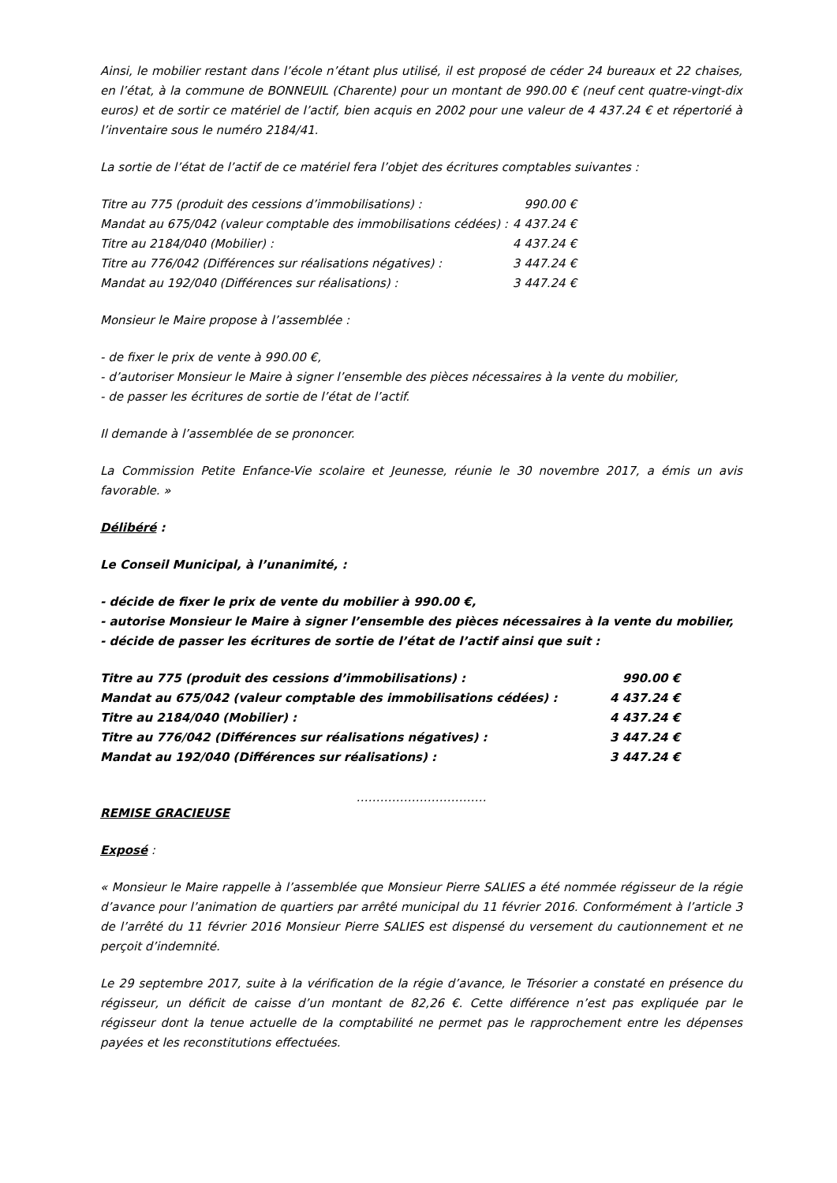Ainsi, le mobilier restant dans l’école n’étant plus utilisé, il est proposé de céder 24 bureaux et 22 chaises, en l’état, à la commune de BONNEUIL (Charente) pour un montant de 990.00 € (neuf cent quatre-vingt-dix euros) et de sortir ce matériel de l’actif, bien acquis en 2002 pour une valeur de 4 437.24 € et répertorié à l’inventaire sous le numéro 2184/41.
La sortie de l’état de l’actif de ce matériel fera l’objet des écritures comptables suivantes :
| Titre au 775 (produit des cessions d’immobilisations) : | 990.00 € |
| Mandat au 675/042 (valeur comptable des immobilisations cédées) : | 4 437.24 € |
| Titre au 2184/040 (Mobilier) : | 4 437.24 € |
| Titre au 776/042 (Différences sur réalisations négatives) : | 3 447.24 € |
| Mandat au 192/040 (Différences sur réalisations) : | 3 447.24 € |
Monsieur le Maire propose à l’assemblée :
- de fixer le prix de vente à 990.00 €,
- d’autoriser Monsieur le Maire à signer l’ensemble des pièces nécessaires à la vente du mobilier,
- de passer les écritures de sortie de l’état de l’actif.
Il demande à l’assemblée de se prononcer.
La Commission Petite Enfance-Vie scolaire et Jeunesse, réunie le 30 novembre 2017, a émis un avis favorable. »
Délibéré :
Le Conseil Municipal, à l’unanimité, :
- décide de fixer le prix de vente du mobilier à 990.00 €,
- autorise Monsieur le Maire à signer l’ensemble des pièces nécessaires à la vente du mobilier,
- décide de passer les écritures de sortie de l’état de l’actif ainsi que suit :
| Titre au 775 (produit des cessions d’immobilisations) : | 990.00 € |
| Mandat au 675/042 (valeur comptable des immobilisations cédées) : | 4 437.24 € |
| Titre au 2184/040 (Mobilier) : | 4 437.24 € |
| Titre au 776/042 (Différences sur réalisations négatives) : | 3 447.24 € |
| Mandat au 192/040 (Différences sur réalisations) : | 3 447.24 € |
……………………………
REMISE GRACIEUSE
Exposé :
« Monsieur le Maire rappelle à l’assemblée que Monsieur Pierre SALIES a été nommée régisseur de la régie d’avance pour l’animation de quartiers par arrêté municipal du 11 février 2016. Conformément à l’article 3 de l’arrêté du 11 février 2016 Monsieur Pierre SALIES est dispensé du versement du cautionnement et ne perçoit d’indemnité.
Le 29 septembre 2017, suite à la vérification de la régie d’avance, le Trésorier a constaté en présence du régisseur, un déficit de caisse d’un montant de 82,26 €. Cette différence n’est pas expliquée par le régisseur dont la tenue actuelle de la comptabilité ne permet pas le rapprochement entre les dépenses payées et les reconstitutions effectuées.